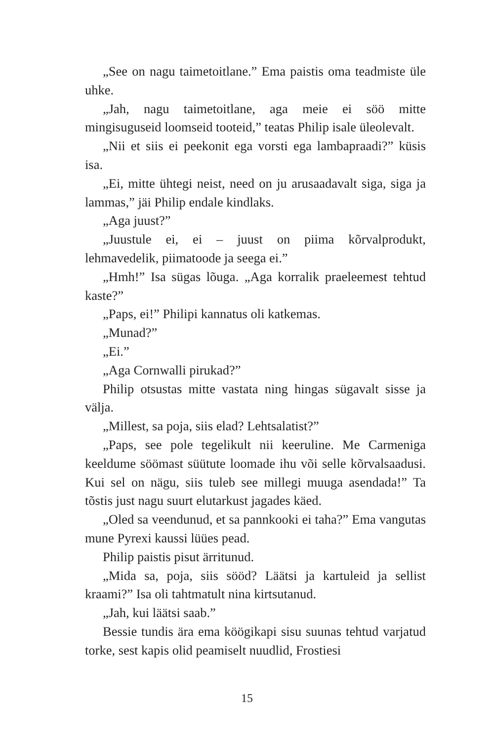„See on nagu taimetoitlane.” Ema paistis oma teadmiste üle uhke.
„Jah, nagu taimetoitlane, aga meie ei söö mitte mingisuguseid loomseid tooteid,” teatas Philip isale üleolevalt.
„Nii et siis ei peekonit ega vorsti ega lambapraadi?” küsis isa.
„Ei, mitte ühtegi neist, need on ju arusaadavalt siga, siga ja lammas,” jäi Philip endale kindlaks.
„Aga juust?”
„Juustule ei, ei – juust on piima kõrvalprodukt, lehmavedelik, piimatoode ja seega ei.”
„Hmh!” Isa sügas lõuga. „Aga korralik praeleemest tehtud kaste?”
„Paps, ei!” Philipi kannatus oli katkemas.
„Munad?”
„Ei.”
„Aga Cornwalli pirukad?”
Philip otsustas mitte vastata ning hingas sügavalt sisse ja välja.
„Millest, sa poja, siis elad? Lehtsalatist?”
„Paps, see pole tegelikult nii keeruline. Me Carmeniga keeldume söömast süütute loomade ihu või selle kõrvalsaadusi. Kui sel on nägu, siis tuleb see millegi muuga asendada!” Ta tõstis just nagu suurt elutarkust jagades käed.
„Oled sa veendunud, et sa pannkooki ei taha?” Ema vangutas mune Pyrexi kaussi lüües pead.
Philip paistis pisut ärritunud.
„Mida sa, poja, siis sööd? Läätsi ja kartuleid ja sellist kraami?” Isa oli tahtmatult nina kirtsutanud.
„Jah, kui läätsi saab.”
Bessie tundis ära ema köögikapi sisu suunas tehtud varjatud torke, sest kapis olid peamiselt nuudlid, Frostiesi
15